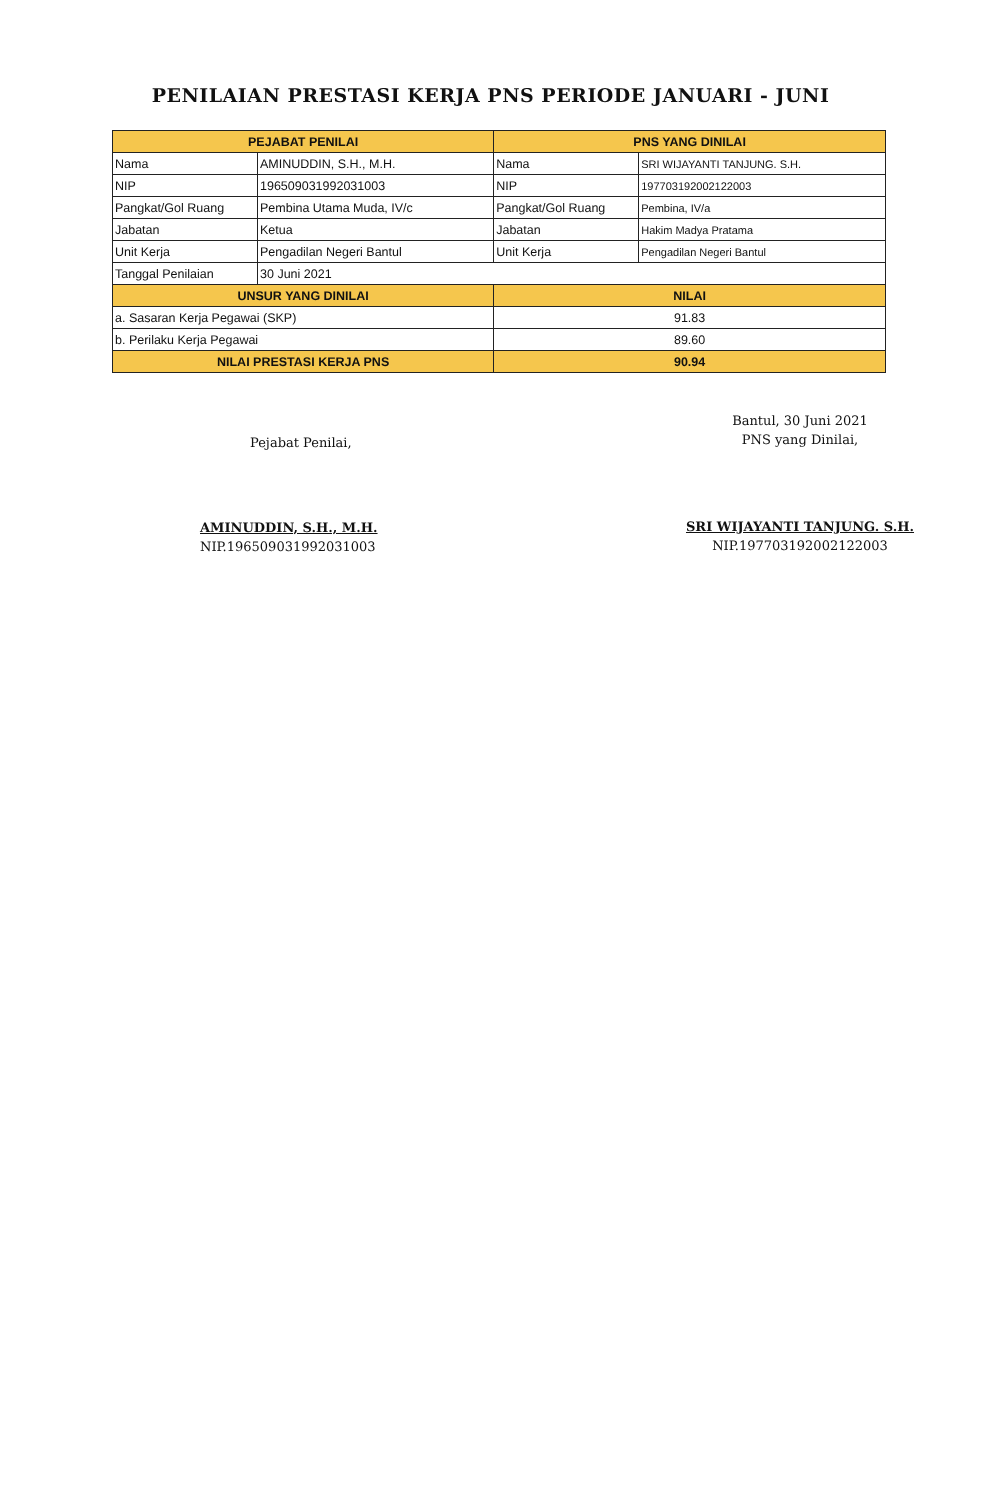PENILAIAN PRESTASI KERJA PNS PERIODE JANUARI - JUNI
| PEJABAT PENILAI | | PNS YANG DINILAI | |
| --- | --- | --- | --- |
| Nama | AMINUDDIN, S.H., M.H. | Nama | SRI WIJAYANTI TANJUNG. S.H. |
| NIP | 196509031992031003 | NIP | 197703192002122003 |
| Pangkat/Gol Ruang | Pembina Utama Muda, IV/c | Pangkat/Gol Ruang | Pembina, IV/a |
| Jabatan | Ketua | Jabatan | Hakim Madya Pratama |
| Unit Kerja | Pengadilan Negeri Bantul | Unit Kerja | Pengadilan Negeri Bantul |
| Tanggal Penilaian | 30 Juni 2021 | | |
| UNSUR YANG DINILAI | | NILAI | |
| a. Sasaran Kerja Pegawai (SKP) | | 91.83 | |
| b. Perilaku Kerja Pegawai | | 89.60 | |
| NILAI PRESTASI KERJA PNS | | 90.94 | |
Pejabat Penilai,
AMINUDDIN, S.H., M.H.
NIP.196509031992031003
Bantul, 30 Juni 2021
PNS yang Dinilai,
SRI WIJAYANTI TANJUNG. S.H.
NIP.197703192002122003